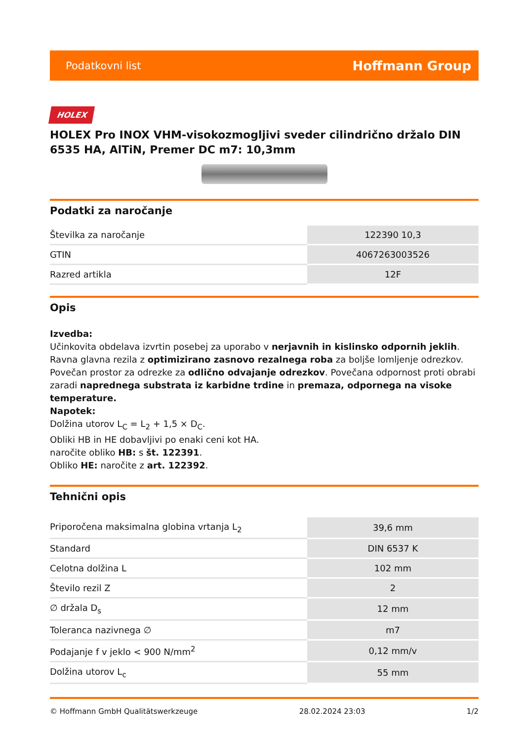Podatkovni list Hoffmann Group
HOLEX
HOLEX Pro INOX VHM-visokozmogljivi sveder cilindrično držalo DIN 6535 HA, AlTiN, Premer DC m7: 10,3mm
Podatki za naročanje
| Številka za naročanje | 122390 10,3 |
| GTIN | 4067263003526 |
| Razred artikla | 12F |
Opis
Izvedba:
Učinkovita obdelava izvrtin posebej za uporabo v nerjavnih in kislinsko odpornih jeklih. Ravna glavna rezila z optimizirano zasnovo rezalnega roba za boljše lomljenje odrezkov. Povečan prostor za odrezke za odlično odvajanje odrezkov. Povečana odpornost proti obrabi zaradi naprednega substrata iz karbidne trdine in premaza, odpornega na visoke temperature.
Napotek:
Dolžina utorov L<sub>C</sub> = L<sub>2</sub> + 1,5 × D<sub>C</sub>.
Obliki HB in HE dobavljivi po enaki ceni kot HA.
naročite obliko HB: s št. 122391.
Obliko HE: naročite z art. 122392.
Tehnični opis
| Priporočena maksimalna globina vrtanja L<sub>2</sub> | 39,6 mm |
| Standard | DIN 6537 K |
| Celotna dolžina L | 102 mm |
| Število rezil Z | 2 |
| ∅ držala D<sub>s</sub> | 12 mm |
| Toleranca nazivnega ∅ | m7 |
| Podajanje f v jeklo < 900 N/mm<sup>2</sup> | 0,12 mm/v |
| Dolžina utorov L<sub>c</sub> | 55 mm |
© Hoffmann GmbH Qualitätswerkzeuge 28.02.2024 23:03 1/2